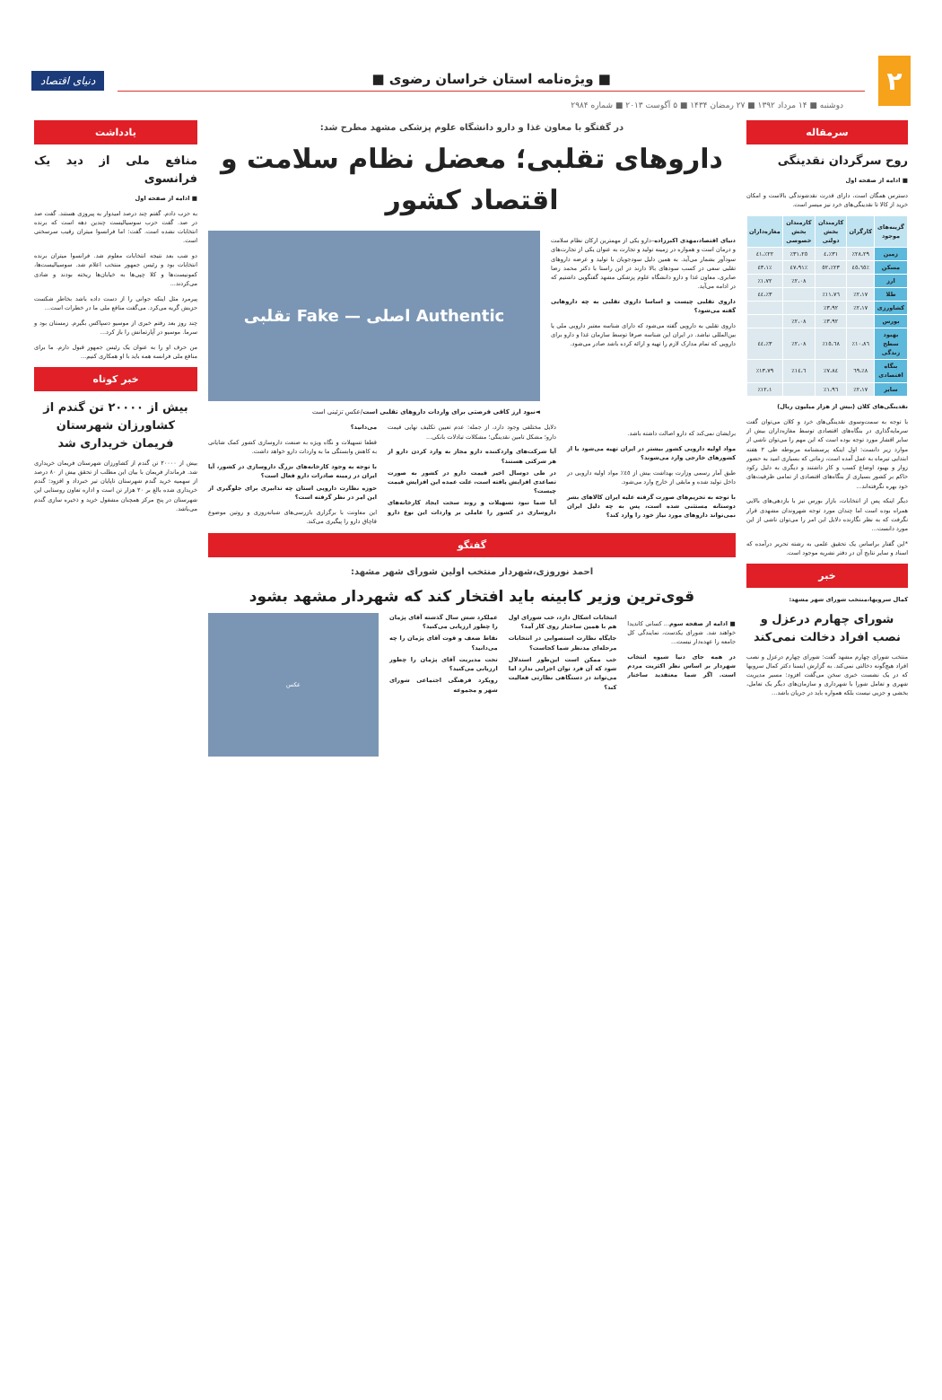۲
■ ویژه‌نامه استان خراسان رضوی ■
دنیای اقتصاد
دوشنبه ■ ۱۴ مرداد ۱۳۹۲ ■ ۲۷ رمضان ۱۴۳۴ ■ ۵ آگوست ۲۰۱۳ ■ شماره ۲۹۸۴
سرمقاله
روح سرگردان نقدینگی
■ ادامه از صفحه اول
دسترس همگان است، دارای قدرت نقدشوندگی بالاست و امکان خرید از کالا تا نقدینگی‌های خرد نیز میسر است.
| گزینه‌های موجود | کارگران | کارمندان بخش دولتی | کارمندان بخش خصوصی | مغازه‌داران |
| --- | --- | --- | --- | --- |
| زمین | ٪۲۸،۲۹ | ٪۳۱،٤ | ٪۳۱،۲٥ | ٪۲۲،٤۱ |
| مسکن | ٪٤٥،٦٥ | ٪۲۳،٥۲ | ٪٤۷،۹۱ | ٪٤۳،۱ |
| ارز | | | ٪۲،۰۸ | ٪۱،۷۲ |
| طلا | ٪۲،۱۷ | ٪۱۱،۷٦ | | ٪۳،٤٤ |
| کشاورزی | ٪۲،۱۷ | ٪۳،۹۲ | | |
| بورس | | ٪۳،۹۲ | ٪۲،۰۸ | |
| بهبود سطح زندگی | ٪۱۰،۸٦ | ٪۱٥،٦۸ | ٪۲،۰۸ | ٪۳،٤٤ |
| بنگاه اقتصادی | ٪۸،٦۹ | ٪۷،۸٤ | ٪۱٤،٦ | ٪۱۳،۷۹ |
| سایر | ٪۲،۱۷ | ٪۱،۹٦ | | ٪۱۲،۱ |
نقدینگی‌های کلان (بیش از هزار میلیون ریال)
با توجه به سمت‌وسوی نقدینگی‌های خرد و کلان می‌توان گفت سرمایه‌گذاری در بنگاه‌های اقتصادی توسط مغازه‌داران بیش از سایر اقشار مورد توجه بوده است که این مهم را می‌توان ناشی از موارد زیر دانست: اول اینکه پرسشنامه مربوطه طی ۲ هفته ابتدایی تیرماه به عمل آمده است، زمانی که بسیاری امید به حضور زوار و بهبود اوضاع کسب و کار داشتند و دیگری به دلیل رکود حاکم بر کشور بسیاری از بنگاه‌های اقتصادی از تمامی ظرفیت‌های خود بهره نگرفته‌اند...
دیگر اینکه پس از انتخابات، بازار بورس نیز با بازدهی‌های بالایی همراه بوده است اما چندان مورد توجه شهروندان مشهدی قرار نگرفت که به نظر نگارنده دلایل این امر را می‌توان ناشی از این مورد دانست...
*این گفتار براساس یک تحقیق علمی به رشته تحریر درآمده که اسناد و سایر نتایج آن در دفتر نشریه موجود است.
خبر
کمال سرویها،منتخب شورای شهر مشهد:
شورای چهارم درعزل و نصب افراد دخالت نمی‌کند
منتخب شورای چهارم مشهد گفت: شورای چهارم درعزل و نصب افراد هیچ‌گونه دخالتی نمی‌کند. به گزارش ایسنا دکتر کمال سرویها که در یک نشست خبری سخن می‌گفت افزود: مسیر مدیریت شهری و تعامل شورا با شهرداری و سازمان‌های دیگر یک تعامل، بخشی و جزیی نیست بلکه همواره باید در جریان باشد...
در گفتگو با معاون غذا و دارو دانشگاه علوم پزشکی مشهد مطرح شد:
داروهای تقلبی؛ معضل نظام سلامت و اقتصاد کشور
دنیای اقتصاد،مهدی اکبرزاده–دارو یکی از مهمترین ارکان نظام سلامت و درمان است و همواره در زمینه تولید و تجارت به عنوان یکی از تجارت‌های سودآور بشمار می‌آید. به همین دلیل سودجویان با تولید و عرضه داروهای تقلبی سعی در کسب سودهای بالا دارند در این راستا با دکتر محمد رضا صابری، معاون غذا و دارو دانشگاه علوم پزشکی مشهد گفتگویی داشتیم که در ادامه می‌آید.
داروی تقلبی چیست و اساسا داروی تقلبی به چه داروهایی گفته می‌شود؟
داروی تقلبی به دارویی گفته می‌شود که دارای شناسه معتبر دارویی ملی یا بین‌المللی نباشد. در ایران این شناسه صرفا توسط سازمان غذا و دارو برای دارویی که تمام مدارک لازم را تهیه و ارائه کرده باشد صادر می‌شود.
Authentic اصلی — Fake تقلبی
◄نبود ارز کافی فرصتی برای واردات داروهای تقلبی است/عکس تزئینی است
برایشان نمی‌کند که دارو اصالت داشته باشد.
مواد اولیه دارویی کشور بیشتر در ایران تهیه می‌شود یا از کشورهای خارجی وارد می‌شوند؟
طبق آمار رسمی وزارت بهداشت بیش از ٤٥٪ مواد اولیه دارویی در داخل تولید شده و مابقی از خارج وارد می‌شود.
با توجه به تحریم‌های صورت گرفته علیه ایران کالاهای بشر دوستانه مستثنی شده است، پس به چه دلیل ایران نمی‌تواند داروهای مورد نیاز خود را وارد کند؟
دلایل مختلفی وجود دارد، از جمله: عدم تعیین تکلیف نهایی قیمت دارو؛ مشکل تامین نقدینگی؛ مشکلات تبادلات بانکی...
آیا شرکت‌های واردکننده دارو مجاز به وارد کردن دارو از هر شرکتی هستند؟
در طی دوسال اخیر قیمت دارو در کشور به صورت تصاعدی افزایش یافته است، علت عمده این افزایش قیمت چیست؟
آیا شما نبود تسهیلات و روند سخت ایجاد کارخانه‌های داروسازی در کشور را عاملی بر واردات این نوع دارو می‌دانید؟
قطعا تسهیلات و نگاه ویژه به صنعت داروسازی کشور کمک شایانی به کاهش وابستگی ما به واردات دارو خواهد داشت.
با توجه به وجود کارخانه‌های بزرگ داروسازی در کشور، آیا ایران در زمینه صادرات دارو فعال است؟
حوزه نظارت دارویی استان چه تدابیری برای جلوگیری از این امر در نظر گرفته است؟
این معاونت با برگزاری بازرسی‌های شبانه‌روزی و روتین موضوع قاچاق دارو را پیگیری می‌کند.
گفتگو
احمد نوروزی،شهردار منتخب اولین شورای شهر مشهد:
قوی‌ترین وزیر کابینه باید افتخار کند که شهردار مشهد بشود
■ ادامه از صفحه سوم... کسانی کاندیدا خواهند شد. شورای یکدست، نمایندگی کل جامعه را عهده‌دار نیست...
در همه جای دنیا شیوه انتخاب شهردار بر اساس نظر اکثریت مردم است. اگر شما معتقدید ساختار انتخابات اشکال دارد، خب شورای اول هم با همین ساختار روی کار آمد؟
جایگاه نظارت استصوابی در انتخابات مرحله‌ای مدنظر شما کجاست؟
خب ممکن است این‌طور استدلال شود که آن فرد توان اجرایی ندارد اما می‌تواند در دستگاهی نظارتی فعالیت کند؟
عملکرد شش سال گذشته آقای پژمان را چطور ارزیابی می‌کنید؟
نقاط ضعف و قوت آقای پژمان را چه می‌دانید؟
تحت مدیریت آقای پژمان را چطور ارزیابی می‌کنید؟
رویکرد فرهنگی اجتماعی شورای شهر و مجموعه
عکس
یادداشت
منافع ملی از دید یک فرانسوی
■ ادامه از صفحه اول
به حزب دادم. گفتم چند درصد امیدوار به پیروزی هستند. گفت صد در صد. گفت حزب سوسیالیست چندین دهه است که برنده انتخابات نشده است. گفت: اما فرانسوا میتران رقیب سرسختی است.
دو شب بعد نتیجه انتخابات معلوم شد. فرانسوا میتران برنده انتخابات بود و رئیس جمهور منتخب اعلام شد. سوسیالیست‌ها، کمونیست‌ها و کلا چپی‌ها به خیابان‌ها ریخته بودند و شادی می‌کردند...
پیرمرد مثل اینکه جوانی را از دست داده باشد بخاطر شکست حزبش گریه می‌کرد. می‌گفت منافع ملی ما در خطرات است...
چند روز بعد رفتم خبری از موسیو دسپاکس بگیرم. زمستان بود و سرما. موسیو در آپارتمانش را باز کرد...
من حرف او را به عنوان یک رئیس جمهور قبول دارم. ما برای منافع ملی فرانسه همه باید با او همکاری کنیم...
خبر کوتاه
بیش از ۲۰۰۰۰ تن گندم از کشاورزان شهرستان فریمان خریداری شد
بیش از ۲۰۰۰۰ تن گندم از کشاورزان شهرستان فریمان خریداری شد. فرماندار فریمان با بیان این مطلب از تحقق بیش از ۸۰ درصد از سهمیه خرید گندم شهرستان تاپایان تیر خبرداد و افزود: گندم خریداری شده بالغ بر ۲۰ هزار تن است و اداره تعاون روستایی این شهرستان در پنج مرکز همچنان مشغول خرید و ذخیره سازی گندم می‌باشد.